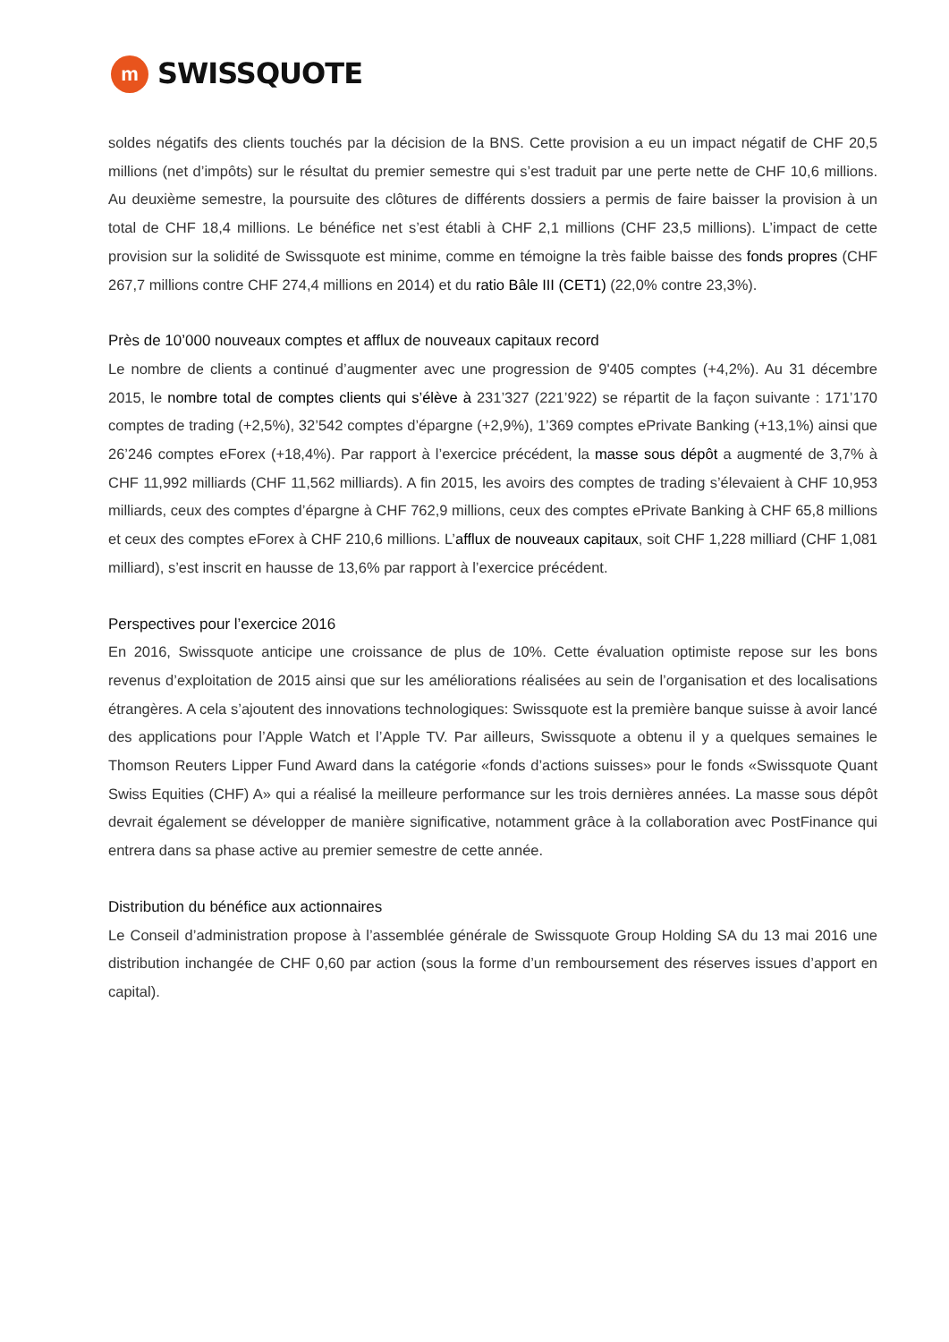m
SWISSQUOTE
soldes négatifs des clients touchés par la décision de la BNS. Cette provision a eu un impact négatif de CHF 20,5 millions (net d’impôts) sur le résultat du premier semestre qui s’est traduit par une perte nette de CHF 10,6 millions. Au deuxième semestre, la poursuite des clôtures de différents dossiers a permis de faire baisser la provision à un total de CHF 18,4 millions. Le bénéfice net s’est établi à CHF 2,1 millions (CHF 23,5 millions). L’impact de cette provision sur la solidité de Swissquote est minime, comme en témoigne la très faible baisse des fonds propres (CHF 267,7 millions contre CHF 274,4 millions en 2014) et du ratio Bâle III (CET1) (22,0% contre 23,3%).
Près de 10’000 nouveaux comptes et afflux de nouveaux capitaux record
Le nombre de clients a continué d’augmenter avec une progression de 9'405 comptes (+4,2%). Au 31 décembre 2015, le nombre total de comptes clients qui s’élève à 231’327 (221’922) se répartit de la façon suivante : 171’170 comptes de trading (+2,5%), 32’542 comptes d’épargne (+2,9%), 1’369 comptes ePrivate Banking (+13,1%) ainsi que 26’246 comptes eForex (+18,4%). Par rapport à l’exercice précédent, la masse sous dépôt a augmenté de 3,7% à CHF 11,992 milliards (CHF 11,562 milliards). A fin 2015, les avoirs des comptes de trading s’élevaient à CHF 10,953 milliards, ceux des comptes d’épargne à CHF 762,9 millions, ceux des comptes ePrivate Banking à CHF 65,8 millions et ceux des comptes eForex à CHF 210,6 millions. L’afflux de nouveaux capitaux, soit CHF 1,228 milliard (CHF 1,081 milliard), s’est inscrit en hausse de 13,6% par rapport à l’exercice précédent.
Perspectives pour l’exercice 2016
En 2016, Swissquote anticipe une croissance de plus de 10%. Cette évaluation optimiste repose sur les bons revenus d’exploitation de 2015 ainsi que sur les améliorations réalisées au sein de l’organisation et des localisations étrangères. A cela s’ajoutent des innovations technologiques: Swissquote est la première banque suisse à avoir lancé des applications pour l’Apple Watch et l’Apple TV. Par ailleurs, Swissquote a obtenu il y a quelques semaines le Thomson Reuters Lipper Fund Award dans la catégorie «fonds d’actions suisses» pour le fonds «Swissquote Quant Swiss Equities (CHF) A» qui a réalisé la meilleure performance sur les trois dernières années. La masse sous dépôt devrait également se développer de manière significative, notamment grâce à la collaboration avec PostFinance qui entrera dans sa phase active au premier semestre de cette année.
Distribution du bénéfice aux actionnaires
Le Conseil d’administration propose à l’assemblée générale de Swissquote Group Holding SA du 13 mai 2016 une distribution inchangée de CHF 0,60 par action (sous la forme d’un remboursement des réserves issues d’apport en capital).